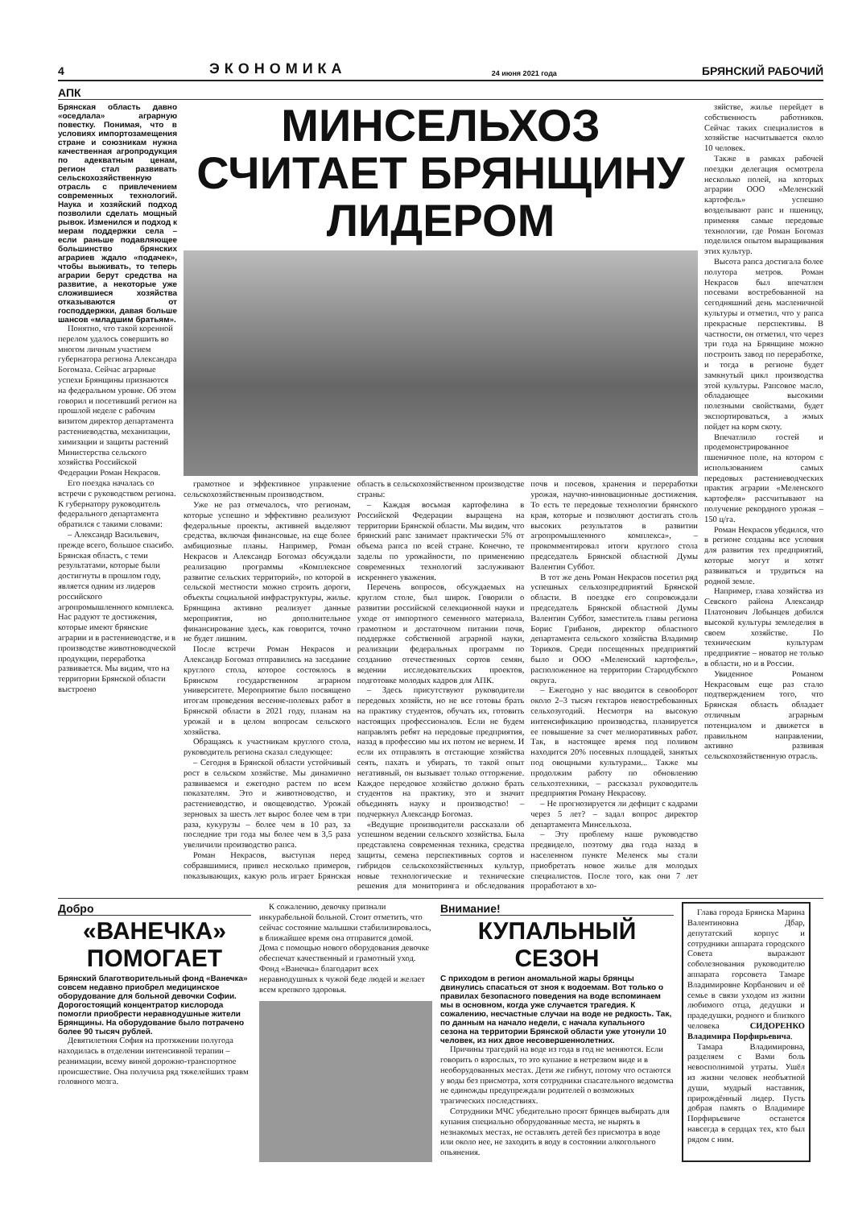4 ЭКОНОМИКА 24 июня 2021 года БРЯНСКИЙ РАБОЧИЙ
АПК
Брянская область давно «оседлала» аграрную повестку. Понимая, что в условиях импортозамещения стране и союзникам нужна качественная агропродукция по адекватным ценам, регион стал развивать сельскохозяйственную отрасль с привлечением современных технологий. Наука и хозяйский подход позволили сделать мощный рывок. Изменился и подход к мерам поддержки села – если раньше подавляющее большинство брянских аграриев ждало «подачек», чтобы выживать, то теперь аграрии берут средства на развитие, а некоторые уже сложившиеся хозяйства отказываются от господдержки, давая больше шансов «младшим братьям».
Понятно, что такой коренной перелом удалось совершить во многом личным участием губернатора региона Александра Богомаза. Сейчас аграрные успехи Брянщины признаются на федеральном уровне. Об этом говорил и посетивший регион на прошлой неделе с рабочим визитом директор департамента растениеводства, механизации, химизации и защиты растений Министерства сельского хозяйства Российской Федерации Роман Некрасов.
Его поездка началась со встречи с руководством региона. К губернатору руководитель федерального департамента обратился с такими словами:
– Александр Васильевич, прежде всего, большое спасибо. Брянская область, с теми результатами, которые были достигнуты в прошлом году, является одним из лидеров российского агропромышленного комплекса. Нас радуют те достижения, которые имеют брянские аграрии и в растениеводстве, и в производстве животноводческой продукции, переработка развивается. Мы видим, что на территории Брянской области выстроено
МИНСЕЛЬХОЗ СЧИТАЕТ БРЯНЩИНУ ЛИДЕРОМ
грамотное и эффективное управление сельскохозяйственным производством.
Уже не раз отмечалось, что регионам, которые успешно и эффективно реализуют федеральные проекты, активней выделяют средства, включая финансовые, на еще более амбициозные планы. Например, Роман Некрасов и Александр Богомаз обсуждали реализацию программы «Комплексное развитие сельских территорий», по которой в сельской местности можно строить дороги, объекты социальной инфраструктуры, жилье. Брянщина активно реализует данные мероприятия, но дополнительное финансирование здесь, как говорится, точно не будет лишним.
После встречи Роман Некрасов и Александр Богомаз отправились на заседание круглого стола, которое состоялось в Брянском государственном аграрном университете. Мероприятие было посвящено итогам проведения весенне-полевых работ в Брянской области в 2021 году, планам на урожай и в целом вопросам сельского хозяйства.
Обращаясь к участникам круглого стола, руководитель региона сказал следующее:
– Сегодня в Брянской области устойчивый рост в сельском хозяйстве. Мы динамично развиваемся и ежегодно растем по всем показателям. Это и животноводство, и растениеводство, и овощеводство. Урожай зерновых за шесть лет вырос более чем в три раза, кукурузы – более чем в 10 раз, за последние три года мы более чем в 3,5 раза увеличили производство рапса.
Роман Некрасов, выступая перед собравшимися, привел несколько примеров, показывающих, какую роль играет Брянская область в сельскохозяйственном производстве страны:
– Каждая восьмая картофелина в Российской Федерации выращена на территории Брянской области. Мы видим, что брянский рапс занимает практически 5% от объема рапса по всей стране. Конечно, те заделы по урожайности, по применению современных технологий заслуживают искреннего уважения.
Перечень вопросов, обсуждаемых на круглом столе, был широк. Говорили о развитии российской селекционной науки и уходе от импортного семенного материала, грамотном и достаточном питании почв, поддержке собственной аграрной науки, реализации федеральных программ по созданию отечественных сортов семян, ведении исследовательских проектов, подготовке молодых кадров для АПК.
– Здесь присутствуют руководители передовых хозяйств, но не все готовы брать на практику студентов, обучать их, готовить настоящих профессионалов. Если не будем направлять ребят на передовые предприятия, назад в профессию мы их потом не вернем. И если их отправлять в отстающие хозяйства сеять, пахать и убирать, то такой опыт негативный, он вызывает только отторжение. Каждое передовое хозяйство должно брать студентов на практику, это и значит объединять науку и производство! – подчеркнул Александр Богомаз.
«Ведущие производители рассказали об успешном ведении сельского хозяйства. Была представлена современная техника, средства защиты, семена перспективных сортов и гибридов сельскохозяйственных культур, новые технологические и технические решения для мониторинга и обследования почв и посевов, хранения и переработки урожая, научно-инновационные достижения. То есть те передовые технологии брянского края, которые и позволяют достигать столь высоких результатов в развитии агропромышленного комплекса», – прокомментировал итоги круглого стола председатель Брянской областной Думы Валентин Суббот.
В тот же день Роман Некрасов посетил ряд успешных сельхозпредприятий Брянской области. В поездке его сопровождали председатель Брянской областной Думы Валентин Суббот, заместитель главы региона Борис Грибанов, директор областного департамента сельского хозяйства Владимир Ториков. Среди посещенных предприятий было и ООО «Меленский картофель», расположенное на территории Стародубского округа.
– Ежегодно у нас вводится в севооборот около 2–3 тысяч гектаров невостребованных сельхозугодий. Несмотря на высокую интенсификацию производства, планируется ее повышение за счет мелиоративных работ. Так, в настоящее время под поливом находится 20% посевных площадей, занятых под овощными культурами... Также мы продолжим работу по обновлению сельхозтехники, – рассказал руководитель предприятия Роману Некрасову.
– Не прогнозируется ли дефицит с кадрами через 5 лет? – задал вопрос директор департамента Минсельхоза.
– Эту проблему наше руководство предвидело, поэтому два года назад в населенном пункте Меленск мы стали приобретать новое жилье для молодых специалистов. После того, как они 7 лет проработают в хо-
зяйстве, жилье перейдет в собственность работников. Сейчас таких специалистов в хозяйстве насчитывается около 10 человек.
Также в рамках рабочей поездки делегация осмотрела несколько полей, на которых аграрии ООО «Меленский картофель» успешно возделывают рапс и пшеницу, применяя самые передовые технологии, где Роман Богомаз поделился опытом выращивания этих культур.
Высота рапса достигала более полутора метров. Роман Некрасов был впечатлен посевами востребованной на сегодняшний день масленичной культуры и отметил, что у рапса прекрасные перспективы. В частности, он отметил, что через три года на Брянщине можно построить завод по переработке, и тогда в регионе будет замкнутый цикл производства этой культуры. Рапсовое масло, обладающее высокими полезными свойствами, будет экспортироваться, а жмых пойдет на корм скоту.
Впечатлило гостей и продемонстрированное пшеничное поле, на котором с использованием самых передовых растениеводческих практик аграрии «Меленского картофеля» рассчитывают на получение рекордного урожая – 150 ц/га.
Роман Некрасов убедился, что в регионе созданы все условия для развития тех предприятий, которые могут и хотят развиваться и трудиться на родной земле.
Например, глава хозяйства из Севского района Александр Платонович Лобынцев добился высокой культуры земледелия в своем хозяйстве. По техническим культурам предприятие – новатор не только в области, но и в России.
Увиденное Романом Некрасовым еще раз стало подтверждением того, что Брянская область обладает отличным аграрным потенциалом и движется в правильном направлении, активно развивая сельскохозяйственную отрасль.
Добро
«ВАНЕЧКА» ПОМОГАЕТ
Брянский благотворительный фонд «Ванечка» совсем недавно приобрел медицинское оборудование для больной девочки Софии. Дорогостоящий концентратор кислорода помогли приобрести неравнодушные жители Брянщины. На оборудование было потрачено более 90 тысяч рублей.
Девятилетняя София на протяжении полугода находилась в отделении интенсивной терапии – реанимации, всему виной дорожно-транспортное происшествие. Она получила ряд тяжелейших травм головного мозга.
К сожалению, девочку признали инкурабельной больной. Стоит отметить, что сейчас состояние малышки стабилизировалось, в ближайшее время она отправится домой. Дома с помощью нового оборудования девочке обеспечат качественный и грамотный уход. Фонд «Ванечка» благодарит всех неравнодушных к чужой беде людей и желает всем крепкого здоровья.
Внимание!
КУПАЛЬНЫЙ СЕЗОН
С приходом в регион аномальной жары брянцы двинулись спасаться от зноя к водоемам. Вот только о правилах безопасного поведения на воде вспоминаем мы в основном, когда уже случается трагедия. К сожалению, несчастные случаи на воде не редкость. Так, по данным на начало недели, с начала купального сезона на территории Брянской области уже утонули 10 человек, из них двое несовершеннолетних.
Причины трагедий на воде из года в год не меняются. Если говорить о взрослых, то это купание в нетрезвом виде и в необорудованных местах. Дети же гибнут, потому что остаются у воды без присмотра, хотя сотрудники спасательного ведомства не единожды предупреждали родителей о возможных трагических последствиях.
Сотрудники МЧС убедительно просят брянцев выбирать для купания специально оборудованные места, не нырять в незнакомых местах, не оставлять детей без присмотра в воде или около нее, не заходить в воду в состоянии алкогольного опьянения.
Глава города Брянска Марина Валентиновна Дбар, депутатский корпус и сотрудники аппарата городского Совета выражают соболезнования руководителю аппарата горсовета Тамаре Владимировне Корбанович и её семье в связи уходом из жизни любимого отца, дедушки и прадедушки, родного и близкого человека СИДОРЕНКО Владимира Порфирьевича.
Тамара Владимировна, разделяем с Вами боль невосполнимой утраты. Ушёл из жизни человек необъятной души, мудрый наставник, прирождённый лидер. Пусть добрая память о Владимире Порфирьевиче останется навсегда в сердцах тех, кто был рядом с ним.